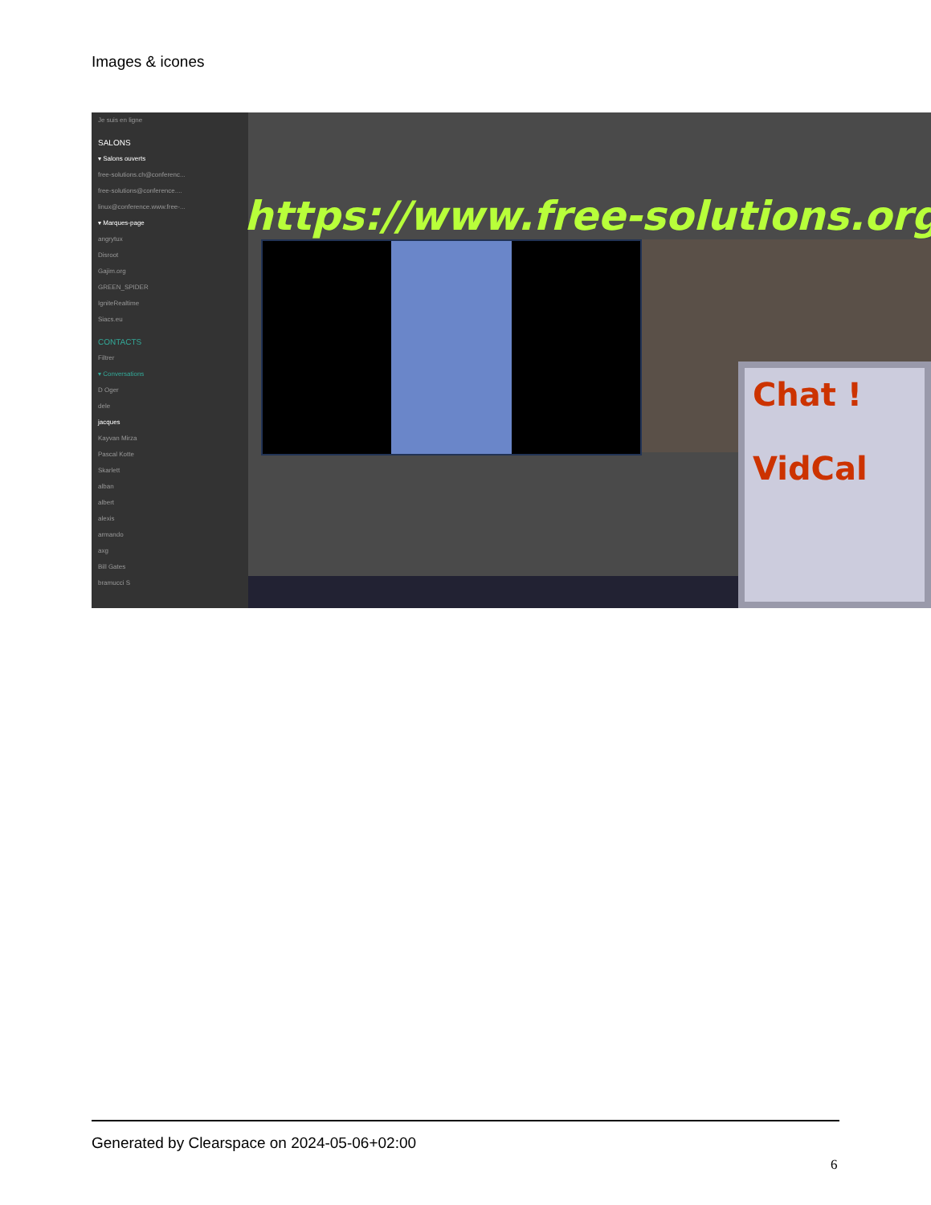Images & icones
Je suis en ligne
SALONS
▾ Salons ouverts
free-solutions.ch@conferenc...
free-solutions@conference....
linux@conference.www.free-...
▾ Marques-page
angrytux
Disroot
Gajim.org
GREEN_SPIDER
IgniteRealtime
Siacs.eu
CONTACTS
Filtrer
▾ Conversations
D Oger
dele
jacques
Kayvan Mirza
Pascal Kotte
Skarlett
alban
albert
alexis
armando
axg
Bill Gates
bramucci S
https://www.free-solutions.org/
Chat !
VidCal
Generated by Clearspace on 2024-05-06+02:00
6